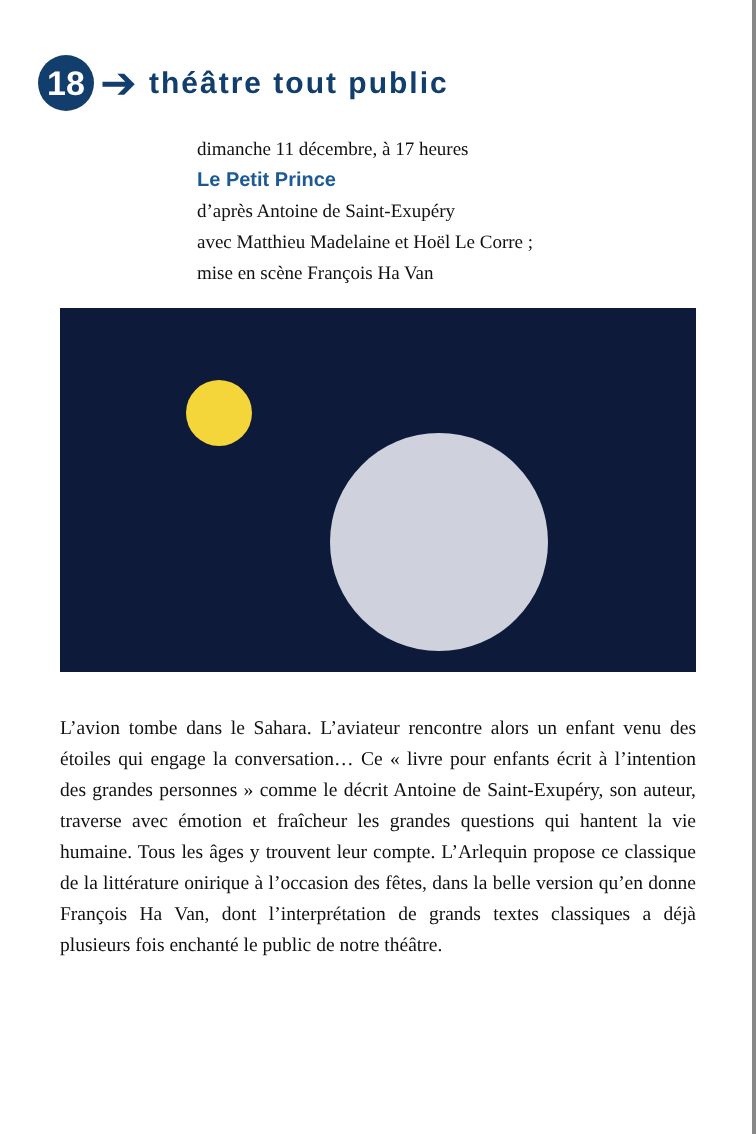18
➔
théâtre tout public
dimanche 11 décembre, à 17 heures
Le Petit Prince
d’après Antoine de Saint-Exupéry
avec Matthieu Madelaine et Hoël Le Corre ;
mise en scène François Ha Van
L’avion tombe dans le Sahara. L’aviateur rencontre alors un enfant venu des étoiles qui engage la conversation… Ce « livre pour enfants écrit à l’intention des grandes personnes » comme le décrit Antoine de Saint-Exupéry, son auteur, traverse avec émotion et fraîcheur les grandes questions qui hantent la vie humaine. Tous les âges y trouvent leur compte. L’Arlequin propose ce classique de la littérature onirique à l’occasion des fêtes, dans la belle version qu’en donne François Ha Van, dont l’interprétation de grands textes classiques a déjà plusieurs fois enchanté le public de notre théâtre.